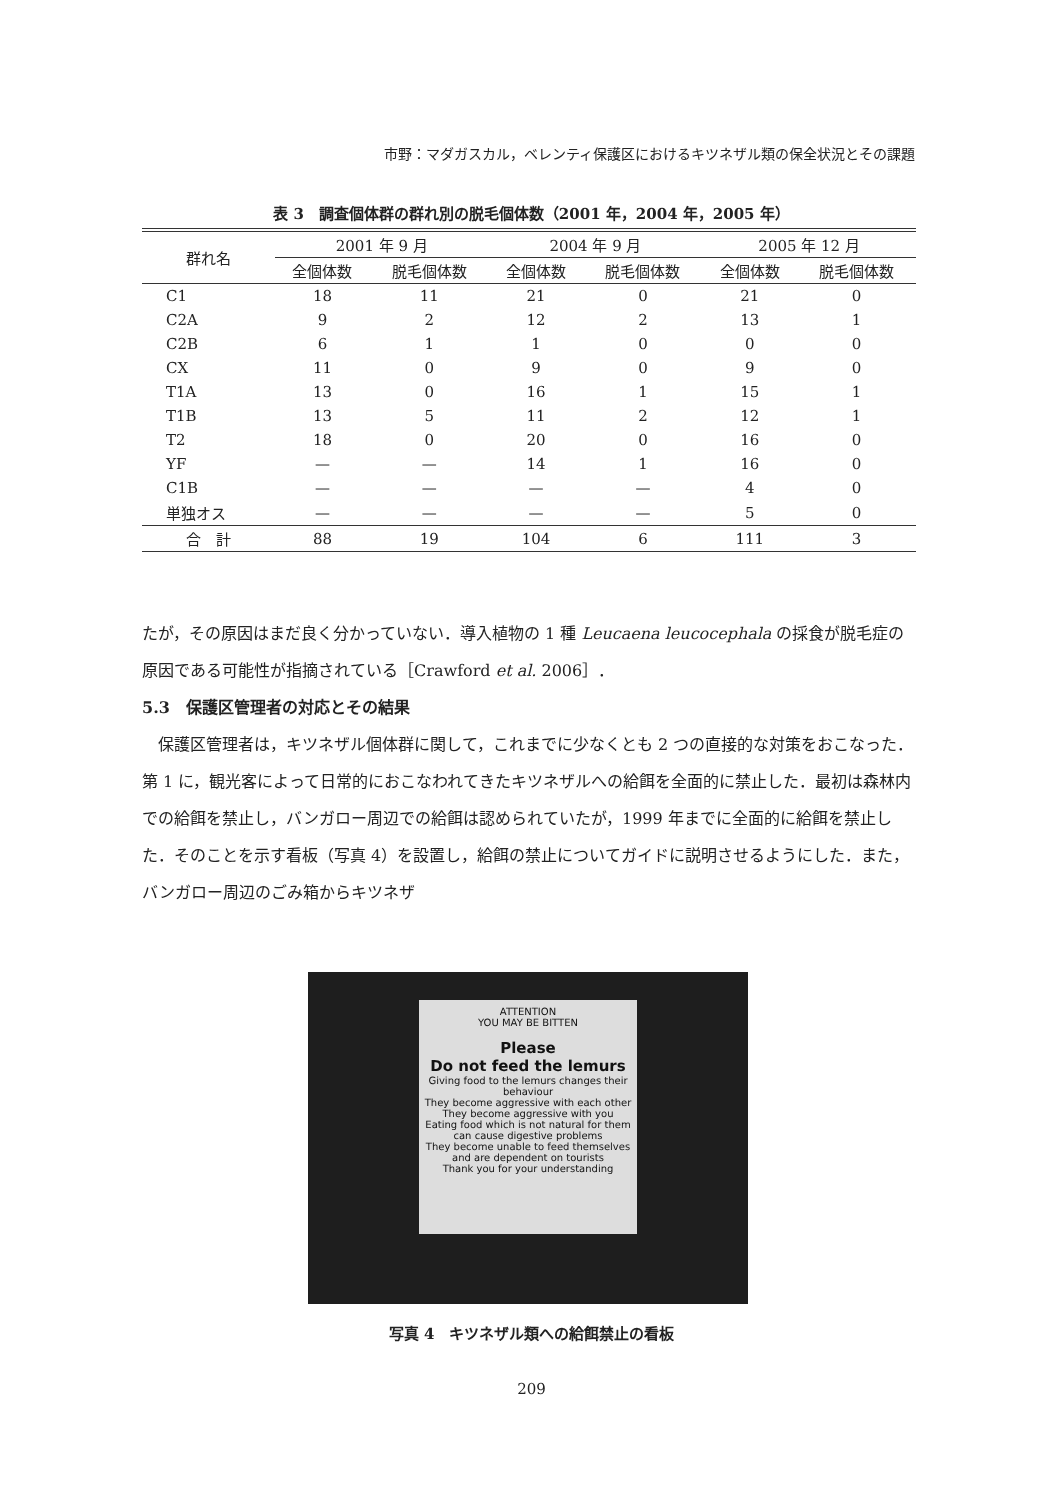市野：マダガスカル，ベレンティ保護区におけるキツネザル類の保全状況とその課題
表 3　調査個体群の群れ別の脱毛個体数（2001 年，2004 年，2005 年）
| 群れ名 | 2001 年 9 月 | | 2004 年 9 月 | | 2005 年 12 月 | |
| --- | --- | --- | --- | --- | --- | --- |
| | 全個体数 | 脱毛個体数 | 全個体数 | 脱毛個体数 | 全個体数 | 脱毛個体数 |
| C1 | 18 | 11 | 21 | 0 | 21 | 0 |
| C2A | 9 | 2 | 12 | 2 | 13 | 1 |
| C2B | 6 | 1 | 1 | 0 | 0 | 0 |
| CX | 11 | 0 | 9 | 0 | 9 | 0 |
| T1A | 13 | 0 | 16 | 1 | 15 | 1 |
| T1B | 13 | 5 | 11 | 2 | 12 | 1 |
| T2 | 18 | 0 | 20 | 0 | 16 | 0 |
| YF | — | — | 14 | 1 | 16 | 0 |
| C1B | — | — | — | — | 4 | 0 |
| 単独オス | — | — | — | — | 5 | 0 |
| 合 計 | 88 | 19 | 104 | 6 | 111 | 3 |
たが，その原因はまだ良く分かっていない．導入植物の 1 種 Leucaena leucocephala の採食が脱毛症の原因である可能性が指摘されている［Crawford et al. 2006］．
5.3　保護区管理者の対応とその結果
　保護区管理者は，キツネザル個体群に関して，これまでに少なくとも 2 つの直接的な対策をおこなった．第 1 に，観光客によって日常的におこなわれてきたキツネザルへの給餌を全面的に禁止した．最初は森林内での給餌を禁止し，バンガロー周辺での給餌は認められていたが，1999 年までに全面的に給餌を禁止した．そのことを示す看板（写真 4）を設置し，給餌の禁止についてガイドに説明させるようにした．また，バンガロー周辺のごみ箱からキツネザ
ATTENTION
YOU MAY BE BITTEN
Please
Do not feed the lemurs
Giving food to the lemurs changes their behaviour
They become aggressive with each other
They become aggressive with you
Eating food which is not natural for them can cause digestive problems
They become unable to feed themselves and are dependent on tourists
Thank you for your understanding
写真 4　キツネザル類への給餌禁止の看板
209